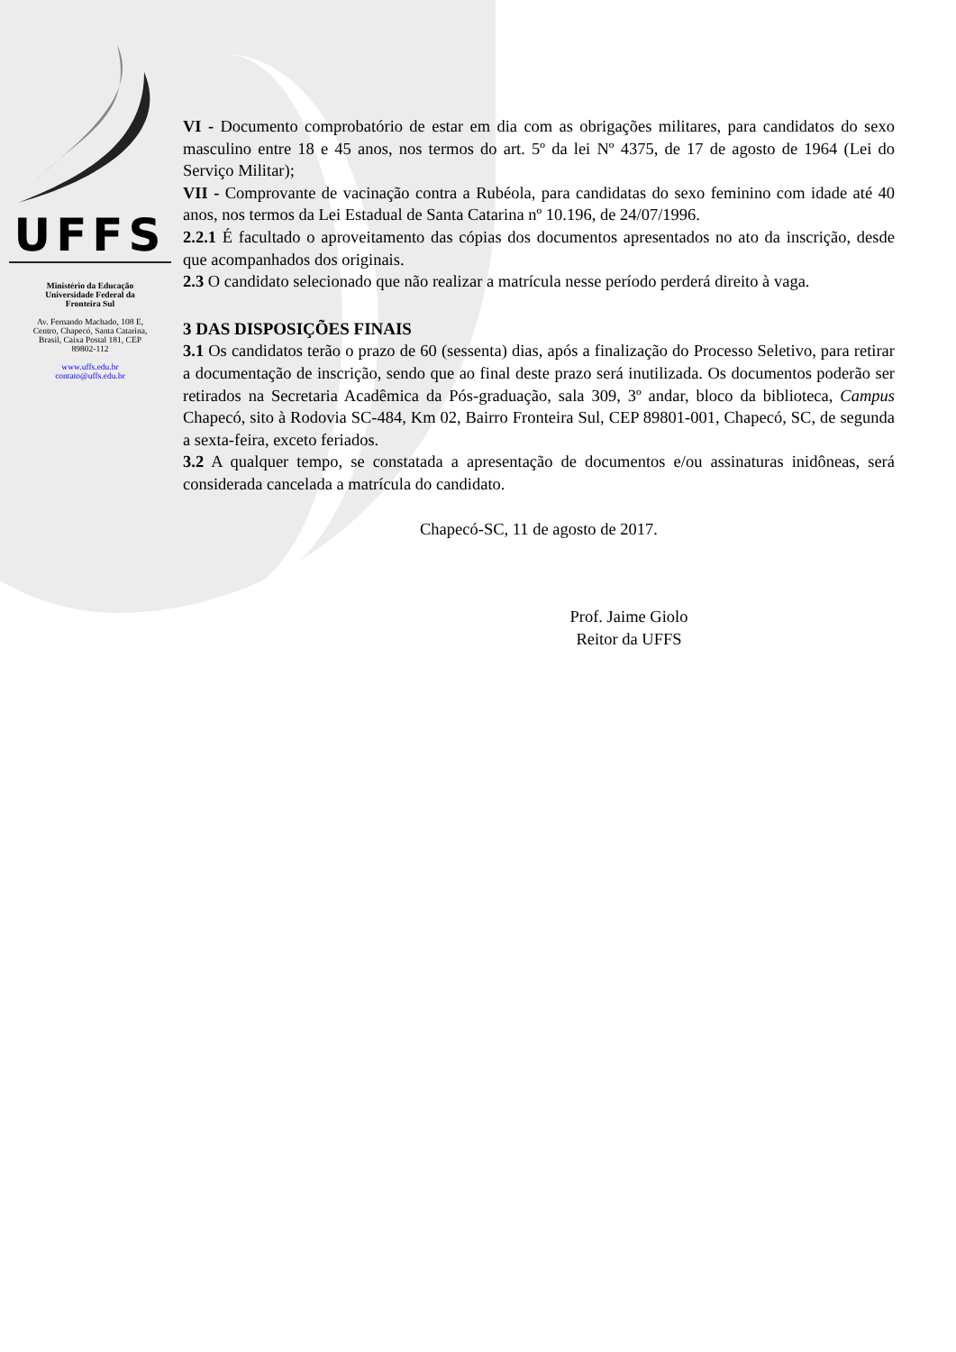UFFS
Ministério da Educação
Universidade Federal da
Fronteira Sul
Av. Fernando Machado, 108 E,
Centro, Chapecó, Santa Catarina,
Brasil, Caixa Postal 181, CEP
89802-112
www.uffs.edu.br
contato@uffs.edu.br
VI - Documento comprobatório de estar em dia com as obrigações militares, para candidatos do sexo masculino entre 18 e 45 anos, nos termos do art. 5º da lei Nº 4375, de 17 de agosto de 1964 (Lei do Serviço Militar);
VII - Comprovante de vacinação contra a Rubéola, para candidatas do sexo feminino com idade até 40 anos, nos termos da Lei Estadual de Santa Catarina nº 10.196, de 24/07/1996.
2.2.1 É facultado o aproveitamento das cópias dos documentos apresentados no ato da inscrição, desde que acompanhados dos originais.
2.3 O candidato selecionado que não realizar a matrícula nesse período perderá direito à vaga.
3 DAS DISPOSIÇÕES FINAIS
3.1 Os candidatos terão o prazo de 60 (sessenta) dias, após a finalização do Processo Seletivo, para retirar a documentação de inscrição, sendo que ao final deste prazo será inutilizada. Os documentos poderão ser retirados na Secretaria Acadêmica da Pós-graduação, sala 309, 3º andar, bloco da biblioteca, Campus Chapecó, sito à Rodovia SC-484, Km 02, Bairro Fronteira Sul, CEP 89801-001, Chapecó, SC, de segunda a sexta-feira, exceto feriados.
3.2 A qualquer tempo, se constatada a apresentação de documentos e/ou assinaturas inidôneas, será considerada cancelada a matrícula do candidato.
Chapecó-SC, 11 de agosto de 2017.
Prof. Jaime Giolo
Reitor da UFFS